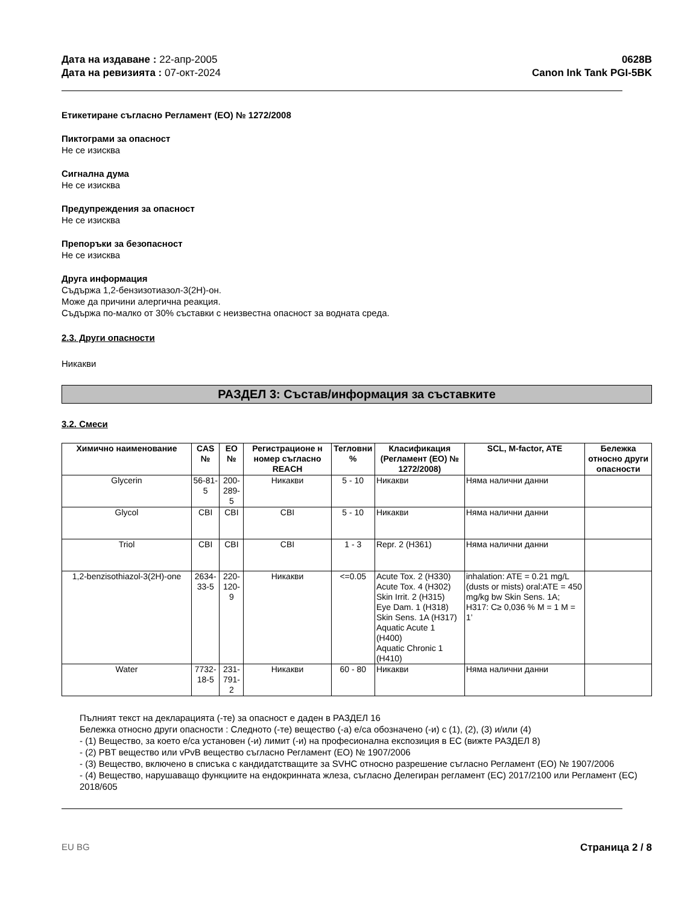Дата на издаване : 22-апр-2005
Дата на ревизията : 07-окт-2024
0628B
Canon Ink Tank PGI-5BK
Етикетиране съгласно Регламент (ЕО) № 1272/2008
Пиктограми за опасност
Не се изисква
Сигнална дума
Не се изисква
Предупреждения за опасност
Не се изисква
Препоръки за безопасност
Не се изисква
Друга информация
Съдържа 1,2-бензизотиазол-3(2H)-он.
Може да причини алергична реакция.
Съдържа по-малко от 30% съставки с неизвестна опасност за водната среда.
2.3. Други опасности
Никакви
РАЗДЕЛ 3: Състав/информация за съставките
3.2. Смеси
| Химично наименование | CAS № | ЕО № | Регистрационе н номер съгласно REACH | Тегловни % | Класификация (Регламент (ЕО) № 1272/2008) | SCL, M-factor, ATE | Бележка относно други опасности |
| --- | --- | --- | --- | --- | --- | --- | --- |
| Glycerin | 56-81-5 | 200-289-5 | Никакви | 5 - 10 | Никакви | Няма налични данни | |
| Glycol | CBI | CBI | CBI | 5 - 10 | Никакви | Няма налични данни | |
| Triol | CBI | CBI | CBI | 1 - 3 | Repr. 2 (H361) | Няма налични данни | |
| 1,2-benzisothiazol-3(2H)-one | 2634-33-5 | 220-120-9 | Никакви | <=0.05 | Acute Tox. 2 (H330) Acute Tox. 4 (H302) Skin Irrit. 2 (H315) Eye Dam. 1 (H318) Skin Sens. 1A (H317) Aquatic Acute 1 (H400) Aquatic Chronic 1 (H410) | inhalation: ATE = 0.21 mg/L (dusts or mists) oral:ATE = 450 mg/kg bw Skin Sens. 1A; H317: C≥ 0,036 % M = 1 M = 1’ | |
| Water | 7732-18-5 | 231-791-2 | Никакви | 60 - 80 | Никакви | Няма налични данни | |
Пълният текст на декларацията (-те) за опасност е даден в РАЗДЕЛ 16
Бележка относно други опасности : Следното (-те) вещество (-а) е/са обозначено (-и) с (1), (2), (3) и/или (4)
- (1) Вещество, за което е/са установен (-и) лимит (-и) на професионална експозиция в ЕС (вижте РАЗДЕЛ 8)
- (2) PBT вещество или vPvB вещество съгласно Регламент (ЕО) № 1907/2006
- (3) Вещество, включено в списъка с кандидатстващите за SVHC относно разрешение съгласно Регламент (ЕО) № 1907/2006
- (4) Вещество, нарушаващо функциите на ендокринната жлеза, съгласно Делегиран регламент (ЕС) 2017/2100 или Регламент (ЕС) 2018/605
EU BG Страница 2 / 8